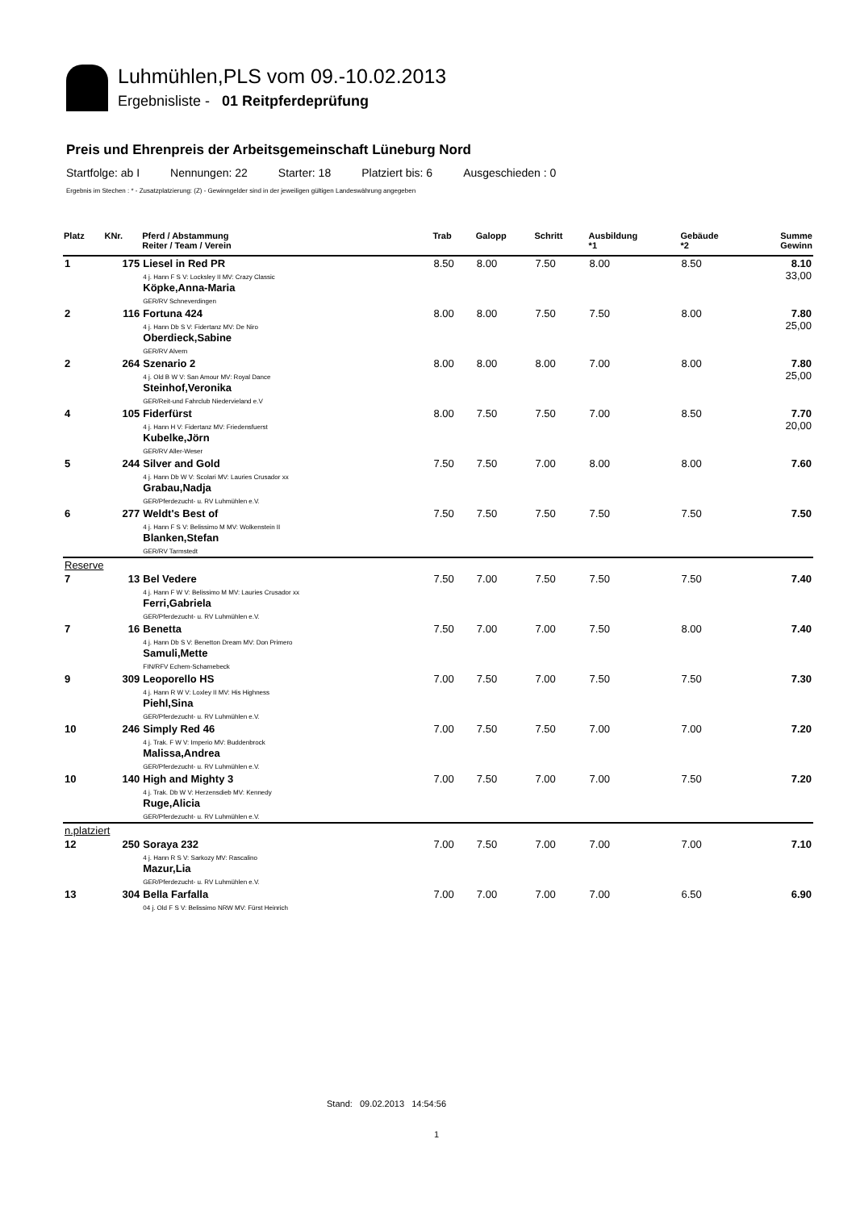Luhmühlen,PLS vom 09.-10.02.2013
Ergebnisliste - 01 Reitpferdeprüfung
Preis und Ehrenpreis der Arbeitsgemeinschaft Lüneburg Nord
Startfolge: ab I Nennungen: 22 Starter: 18 Platziert bis: 6 Ausgeschieden : 0
Ergebnis im Stechen : * - Zusatzplatzierung: (Z) - Gewinngelder sind in der jeweiligen gültigen Landeswährung angegeben
| Platz | KNr. | Pferd / Abstammung Reiter / Team / Verein | Trab | Galopp | Schritt | Ausbildung *1 | Gebäude *2 | Summe Gewinn |
| --- | --- | --- | --- | --- | --- | --- | --- | --- |
| 1 | 175 | Liesel in Red PR 4 j. Hann F S V: Locksley II MV: Crazy Classic Köpke,Anna-Maria GER/RV Schneverdingen | 8.50 | 8.00 | 7.50 | 8.00 | 8.50 | 8.10 33,00 |
| 2 | 116 | Fortuna 424 4 j. Hann Db S V: Fidertanz MV: De Niro Oberdieck,Sabine GER/RV Alvern | 8.00 | 8.00 | 7.50 | 7.50 | 8.00 | 7.80 25,00 |
| 2 | 264 | Szenario 2 4 j. Old B W V: San Amour MV: Royal Dance Steinhof,Veronika GER/Reit-und Fahrclub Niedervieland e.V | 8.00 | 8.00 | 8.00 | 7.00 | 8.00 | 7.80 25,00 |
| 4 | 105 | Fiderfürst 4 j. Hann H V: Fidertanz MV: Friedensfuerst Kubelke,Jörn GER/RV Aller-Weser | 8.00 | 7.50 | 7.50 | 7.00 | 8.50 | 7.70 20,00 |
| 5 | 244 | Silver and Gold 4 j. Hann Db W V: Scolari MV: Lauries Crusador xx Grabau,Nadja GER/Pferdezucht- u. RV Luhmühlen e.V. | 7.50 | 7.50 | 7.00 | 8.00 | 8.00 | 7.60 |
| 6 | 277 | Weldt's Best of 4 j. Hann F S V: Belissimo M MV: Wolkenstein II Blanken,Stefan GER/RV Tarmstedt | 7.50 | 7.50 | 7.50 | 7.50 | 7.50 | 7.50 |
| Reserve | | | | | | | | |
| 7 | 13 | Bel Vedere 4 j. Hann F W V: Belissimo M MV: Lauries Crusador xx Ferri,Gabriela GER/Pferdezucht- u. RV Luhmühlen e.V. | 7.50 | 7.00 | 7.50 | 7.50 | 7.50 | 7.40 |
| 7 | 16 | Benetta 4 j. Hann Db S V: Benetton Dream MV: Don Primero Samuli,Mette FIN/RFV Echem-Scharnebeck | 7.50 | 7.00 | 7.00 | 7.50 | 8.00 | 7.40 |
| 9 | 309 | Leoporello HS 4 j. Hann R W V: Loxley II MV: His Highness Piehl,Sina GER/Pferdezucht- u. RV Luhmühlen e.V. | 7.00 | 7.50 | 7.00 | 7.50 | 7.50 | 7.30 |
| 10 | 246 | Simply Red 46 4 j. Trak. F W V: Imperio MV: Buddenbrock Malissa,Andrea GER/Pferdezucht- u. RV Luhmühlen e.V. | 7.00 | 7.50 | 7.50 | 7.00 | 7.00 | 7.20 |
| 10 | 140 | High and Mighty 3 4 j. Trak. Db W V: Herzensdieb MV: Kennedy Ruge,Alicia GER/Pferdezucht- u. RV Luhmühlen e.V. | 7.00 | 7.50 | 7.00 | 7.00 | 7.50 | 7.20 |
| n.platziert | | | | | | | | |
| 12 | 250 | Soraya 232 4 j. Hann R S V: Sarkozy MV: Rascalino Mazur,Lia GER/Pferdezucht- u. RV Luhmühlen e.V. | 7.00 | 7.50 | 7.00 | 7.00 | 7.00 | 7.10 |
| 13 | 304 | Bella Farfalla 04 j. Old F S V: Belissimo NRW MV: Fürst Heinrich | 7.00 | 7.00 | 7.00 | 7.00 | 6.50 | 6.90 |
Stand: 09.02.2013 14:54:56
1